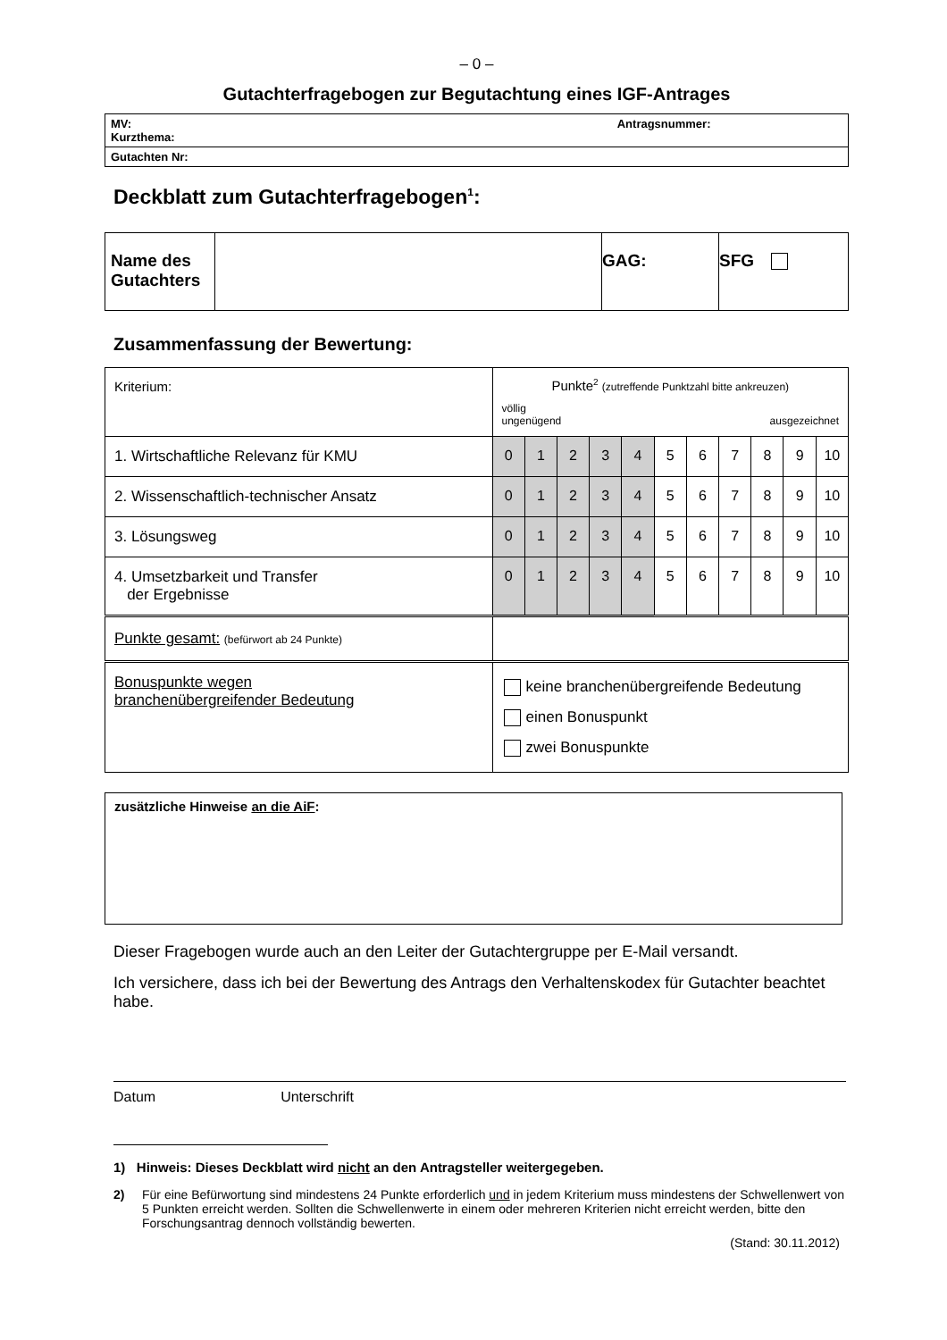– 0 –
Gutachterfragebogen zur Begutachtung eines IGF-Antrages
| MV: Antragsnummer: Kurzthema: |
| Gutachten Nr: |
Deckblatt zum Gutachterfragebogen<sup>1</sup>:
| Name des Gutachters | | GAG: | SFG |
Zusammenfassung der Bewertung:
| Kriterium: | Punkte<sup>2</sup> (zutreffende Punktzahl bitte ankreuzen) völlig ungenügend ausgezeichnet | | | | | | | | | | |
| 1. Wirtschaftliche Relevanz für KMU | 0 | 1 | 2 | 3 | 4 | 5 | 6 | 7 | 8 | 9 | 10 |
| 2. Wissenschaftlich-technischer Ansatz | 0 | 1 | 2 | 3 | 4 | 5 | 6 | 7 | 8 | 9 | 10 |
| 3. Lösungsweg | 0 | 1 | 2 | 3 | 4 | 5 | 6 | 7 | 8 | 9 | 10 |
| 4. Umsetzbarkeit und Transfer der Ergebnisse | 0 | 1 | 2 | 3 | 4 | 5 | 6 | 7 | 8 | 9 | 10 |
| Punkte gesamt: (befürwort ab 24 Punkte) | | | | | | | | | | | |
| Bonuspunkte wegen branchenübergreifender Bedeutung | keine branchenübergreifende Bedeutung einen Bonuspunkt zwei Bonuspunkte | | | | | | | | | | |
| zusätzliche Hinweise an die AiF : |
Dieser Fragebogen wurde auch an den Leiter der Gutachtergruppe per E-Mail versandt.
Ich versichere, dass ich bei der Bewertung des Antrags den Verhaltenskodex für Gutachter beachtet habe.
Datum Unterschrift
1) Hinweis: Dieses Deckblatt wird nicht an den Antragsteller weitergegeben.
2) Für eine Befürwortung sind mindestens 24 Punkte erforderlich und in jedem Kriterium muss mindestens der Schwellenwert von 5 Punkten erreicht werden. Sollten die Schwellenwerte in einem oder mehreren Kriterien nicht erreicht werden, bitte den Forschungsantrag dennoch vollständig bewerten.
(Stand: 30.11.2012)